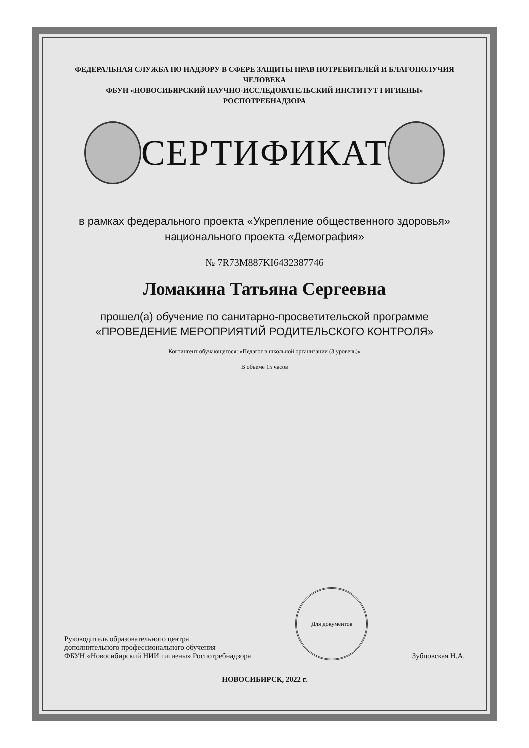ФЕДЕРАЛЬНАЯ СЛУЖБА ПО НАДЗОРУ В СФЕРЕ ЗАЩИТЫ ПРАВ ПОТРЕБИТЕЛЕЙ И БЛАГОПОЛУЧИЯ ЧЕЛОВЕКА
ФБУН «НОВОСИБИРСКИЙ НАУЧНО-ИССЛЕДОВАТЕЛЬСКИЙ ИНСТИТУТ ГИГИЕНЫ» РОСПОТРЕБНАДЗОРА
СЕРТИФИКАТ
в рамках федерального проекта «Укрепление общественного здоровья»
национального проекта «Демография»
№ 7R73M887KI6432387746
Ломакина Татьяна Сергеевна
прошел(а) обучение по санитарно-просветительской программе
«ПРОВЕДЕНИЕ МЕРОПРИЯТИЙ РОДИТЕЛЬСКОГО КОНТРОЛЯ»
Контингент обучающегося: «Педагог в школьной организации (3 уровень)»
В объеме 15 часов
Руководитель образовательного центра
дополнительного профессионального обучения
ФБУН «Новосибирский НИИ гигиены» Роспотребнадзора
Для документов
Зубцовская Н.А.
НОВОСИБИРСК, 2022 г.